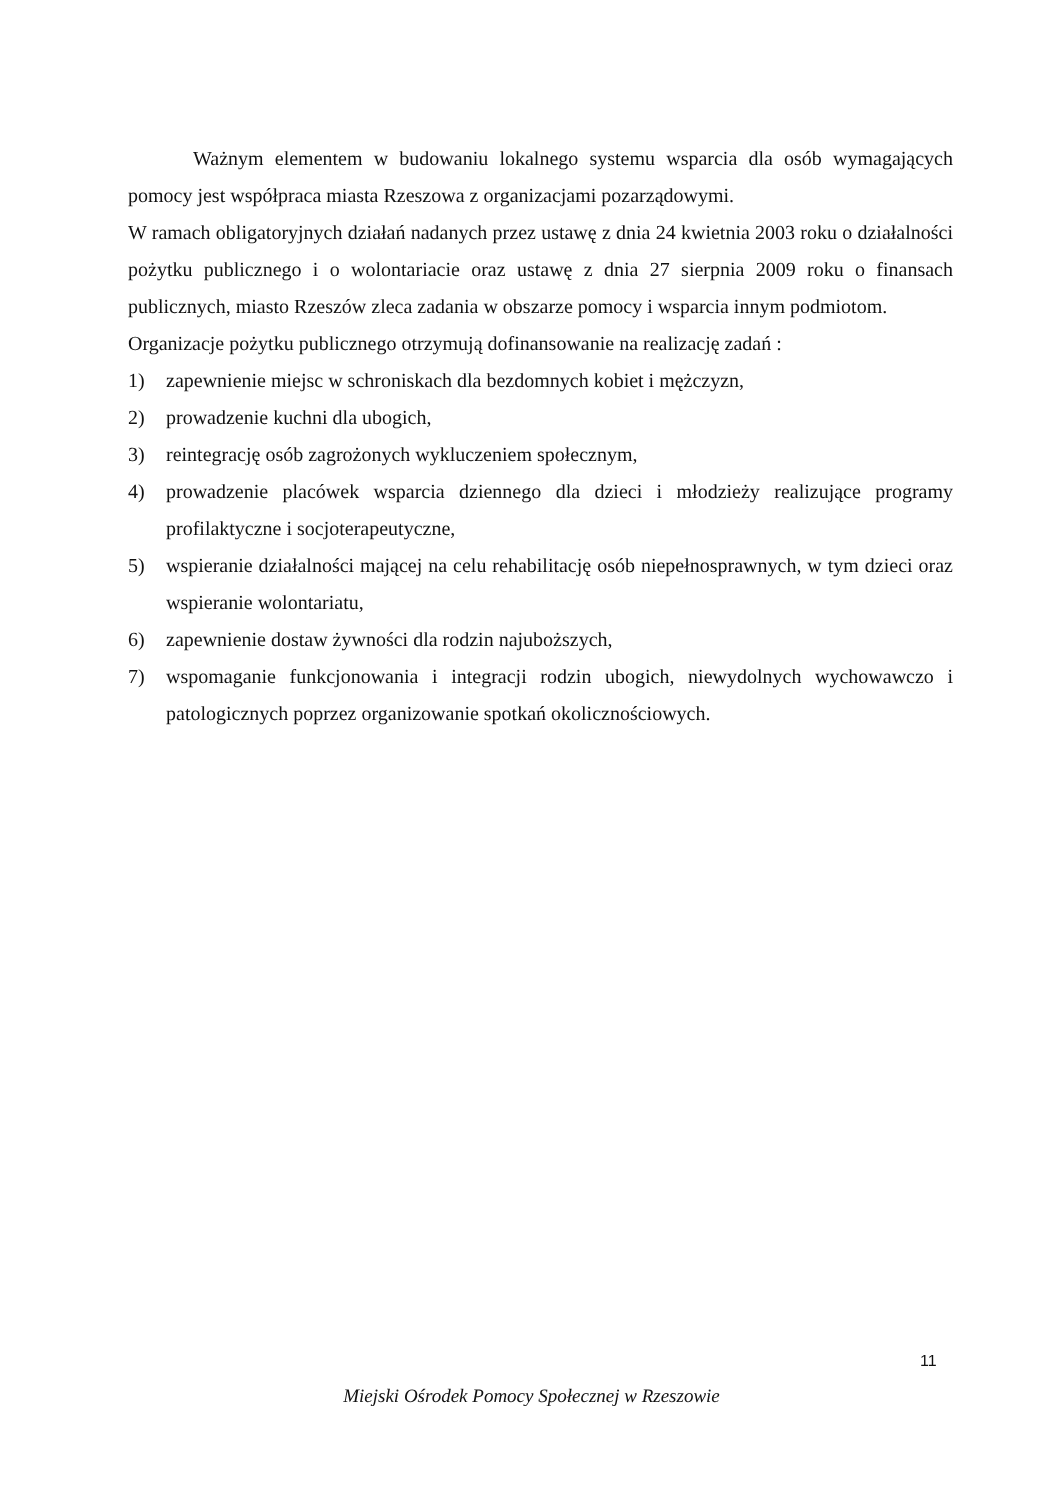Ważnym elementem w budowaniu lokalnego systemu wsparcia dla osób wymagających pomocy jest współpraca miasta Rzeszowa z organizacjami pozarządowymi.
W ramach obligatoryjnych działań nadanych przez ustawę z dnia 24 kwietnia 2003 roku o działalności pożytku publicznego i o wolontariacie oraz ustawę z dnia 27 sierpnia 2009 roku o finansach publicznych, miasto Rzeszów zleca zadania w obszarze pomocy i wsparcia innym podmiotom.
Organizacje pożytku publicznego otrzymują dofinansowanie na realizację zadań :
1) zapewnienie miejsc w schroniskach dla bezdomnych kobiet i mężczyzn,
2) prowadzenie kuchni dla ubogich,
3) reintegrację osób zagrożonych wykluczeniem społecznym,
4) prowadzenie placówek wsparcia dziennego dla dzieci i młodzieży realizujące programy profilaktyczne i socjoterapeutyczne,
5) wspieranie działalności mającej na celu rehabilitację osób niepełnosprawnych, w tym dzieci oraz wspieranie wolontariatu,
6) zapewnienie dostaw żywności dla rodzin najuboższych,
7) wspomaganie funkcjonowania i integracji rodzin ubogich, niewydolnych wychowawczo i patologicznych poprzez organizowanie spotkań okolicznościowych.
11
Miejski Ośrodek Pomocy Społecznej w Rzeszowie